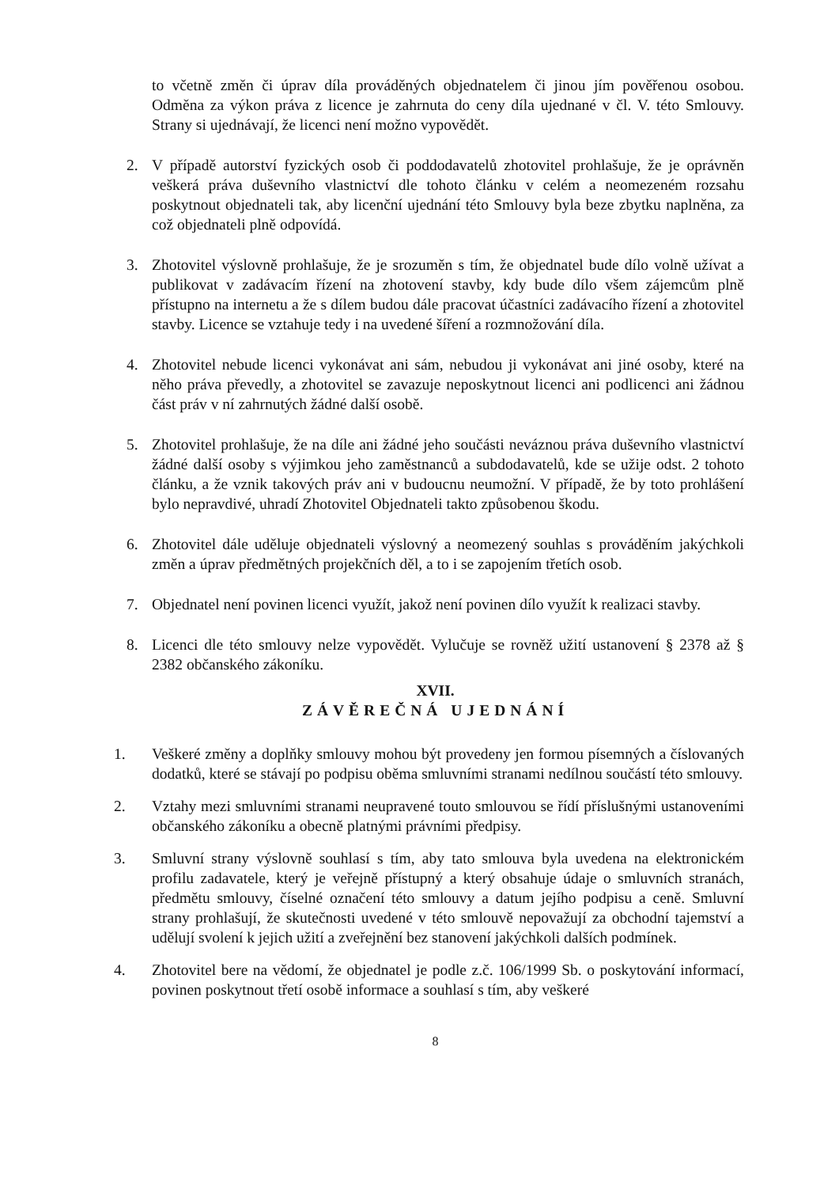to včetně změn či úprav díla prováděných objednatelem či jinou jím pověřenou osobou. Odměna za výkon práva z licence je zahrnuta do ceny díla ujednané v čl. V. této Smlouvy. Strany si ujednávají, že licenci není možno vypovědět.
2. V případě autorství fyzických osob či poddodavatelů zhotovitel prohlašuje, že je oprávněn veškerá práva duševního vlastnictví dle tohoto článku v celém a neomezeném rozsahu poskytnout objednateli tak, aby licenční ujednání této Smlouvy byla beze zbytku naplněna, za což objednateli plně odpovídá.
3. Zhotovitel výslovně prohlašuje, že je srozuměn s tím, že objednatel bude dílo volně užívat a publikovat v zadávacím řízení na zhotovení stavby, kdy bude dílo všem zájemcům plně přístupno na internetu a že s dílem budou dále pracovat účastníci zadávacího řízení a zhotovitel stavby. Licence se vztahuje tedy i na uvedené šíření a rozmnožování díla.
4. Zhotovitel nebude licenci vykonávat ani sám, nebudou ji vykonávat ani jiné osoby, které na něho práva převedly, a zhotovitel se zavazuje neposkytnout licenci ani podlicenci ani žádnou část práv v ní zahrnutých žádné další osobě.
5. Zhotovitel prohlašuje, že na díle ani žádné jeho součásti neváznou práva duševního vlastnictví žádné další osoby s výjimkou jeho zaměstnanců a subdodavatelů, kde se užije odst. 2 tohoto článku, a že vznik takových práv ani v budoucnu neumožní. V případě, že by toto prohlášení bylo nepravdivé, uhradí Zhotovitel Objednateli takto způsobenou škodu.
6. Zhotovitel dále uděluje objednateli výslovný a neomezený souhlas s prováděním jakýchkoli změn a úprav předmětných projekčních děl, a to i se zapojením třetích osob.
7. Objednatel není povinen licenci využít, jakož není povinen dílo využít k realizaci stavby.
8. Licenci dle této smlouvy nelze vypovědět. Vylučuje se rovněž užití ustanovení § 2378 až § 2382 občanského zákoníku.
XVII.
ZÁVĚREČNÁ UJEDNÁNÍ
1. Veškeré změny a doplňky smlouvy mohou být provedeny jen formou písemných a číslovaných dodatků, které se stávají po podpisu oběma smluvními stranami nedílnou součástí této smlouvy.
2. Vztahy mezi smluvními stranami neupravené touto smlouvou se řídí příslušnými ustanoveními občanského zákoníku a obecně platnými právními předpisy.
3. Smluvní strany výslovně souhlasí s tím, aby tato smlouva byla uvedena na elektronickém profilu zadavatele, který je veřejně přístupný a který obsahuje údaje o smluvních stranách, předmětu smlouvy, číselné označení této smlouvy a datum jejího podpisu a ceně. Smluvní strany prohlašují, že skutečnosti uvedené v této smlouvě nepovažují za obchodní tajemství a udělují svolení k jejich užití a zveřejnění bez stanovení jakýchkoli dalších podmínek.
4. Zhotovitel bere na vědomí, že objednatel je podle z.č. 106/1999 Sb. o poskytování informací, povinen poskytnout třetí osobě informace a souhlasí s tím, aby veškeré
8